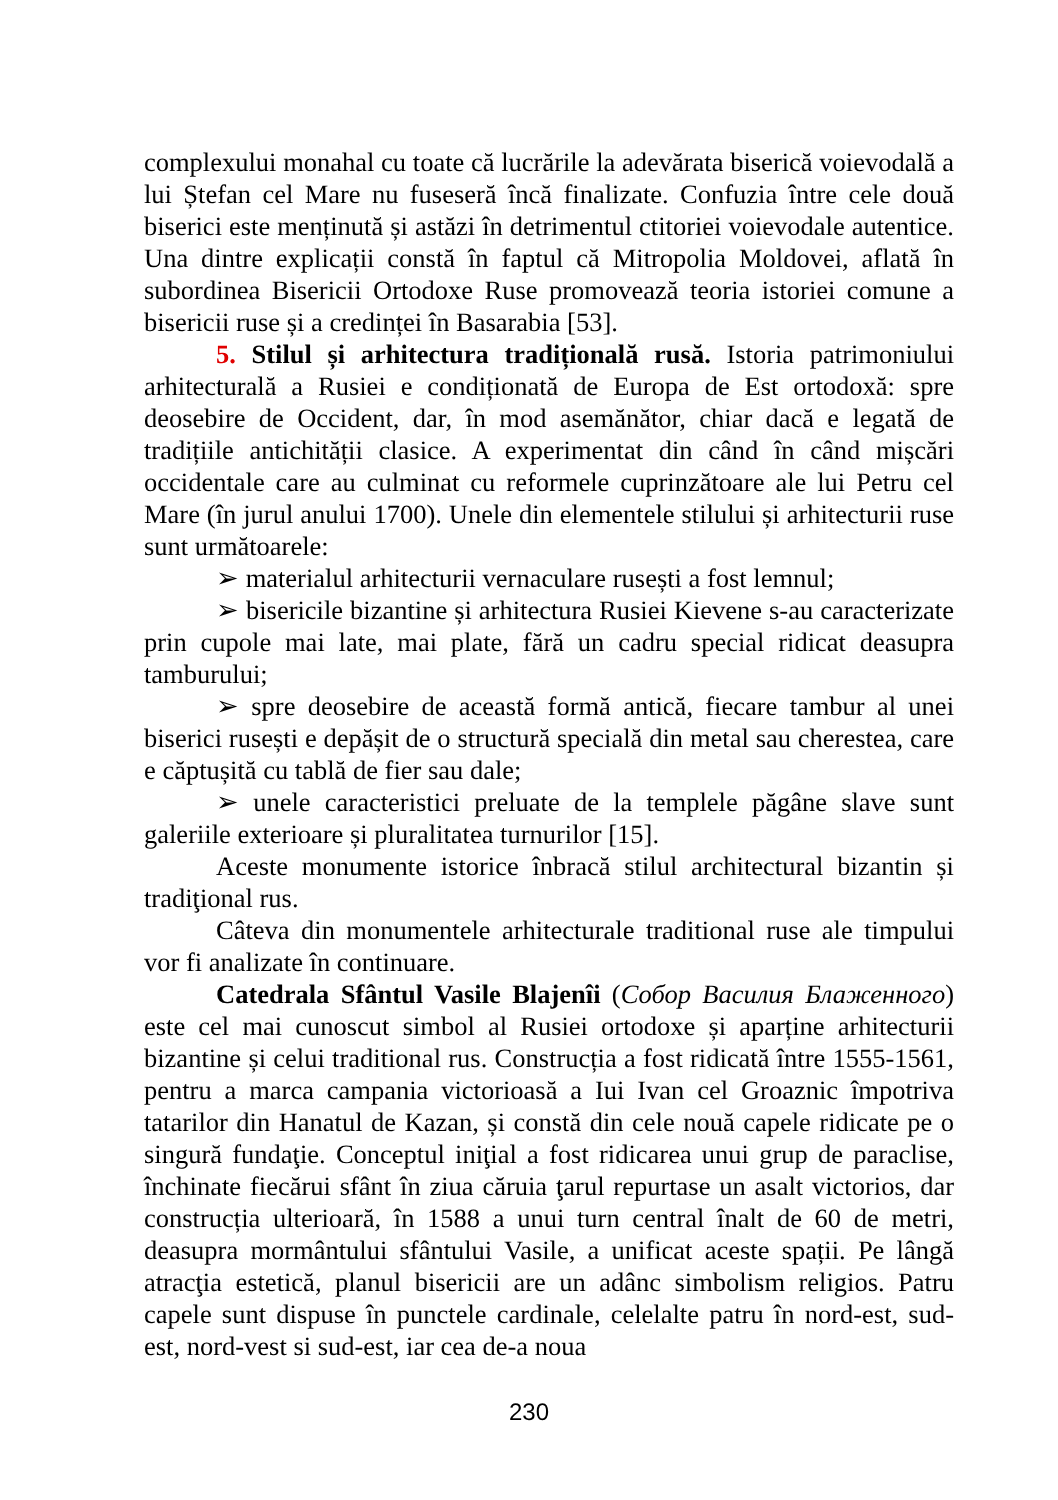complexului monahal cu toate că lucrările la adevărata biserică voievodală a lui Ștefan cel Mare nu fuseseră încă finalizate. Confuzia între cele două biserici este menținută și astăzi în detrimentul ctitoriei voievodale autentice. Una dintre explicații constă în faptul că Mitropolia Moldovei, aflată în subordinea Bisericii Ortodoxe Ruse promovează teoria istoriei comune a bisericii ruse și a credinței în Basarabia [53].
5. Stilul și arhitectura tradițională rusă. Istoria patrimoniului arhitecturală a Rusiei e condiționată de Europa de Est ortodoxă: spre deosebire de Occident, dar, în mod asemănător, chiar dacă e legată de tradițiile antichității clasice. A experimentat din când în când mișcări occidentale care au culminat cu reformele cuprinzătoare ale lui Petru cel Mare (în jurul anului 1700). Unele din elementele stilului și arhitecturii ruse sunt următoarele:
➢ materialul arhitecturii vernaculare rusești a fost lemnul;
➢ bisericile bizantine și arhitectura Rusiei Kievene s-au caracterizate prin cupole mai late, mai plate, fără un cadru special ridicat deasupra tamburului;
➢ spre deosebire de această formă antică, fiecare tambur al unei biserici rusești e depășit de o structură specială din metal sau cherestea, care e căptușită cu tablă de fier sau dale;
➢ unele caracteristici preluate de la templele păgâne slave sunt galeriile exterioare și pluralitatea turnurilor [15].
Aceste monumente istorice înbracă stilul architectural bizantin și tradiţional rus.
Câteva din monumentele arhitecturale traditional ruse ale timpului vor fi analizate în continuare.
Catedrala Sfântul Vasile Blajenîi (Собор Василия Блаженного) este cel mai cunoscut simbol al Rusiei ortodoxe și aparține arhitecturii bizantine și celui traditional rus. Construcția a fost ridicată între 1555-1561, pentru a marca campania victorioasă a Iui Ivan cel Groaznic împotriva tatarilor din Hanatul de Kazan, și constă din cele nouă capele ridicate pe o singură fundaţie. Conceptul iniţial a fost ridicarea unui grup de paraclise, închinate fiecărui sfânt în ziua căruia ţarul repurtase un asalt victorios, dar construcția ulterioară, în 1588 a unui turn central înalt de 60 de metri, deasupra mormântului sfântului Vasile, a unificat aceste spații. Pe lângă atracţia estetică, planul bisericii are un adânc simbolism religios. Patru capele sunt dispuse în punctele cardinale, celelalte patru în nord-est, sud-est, nord-vest si sud-est, iar cea de-a noua
230